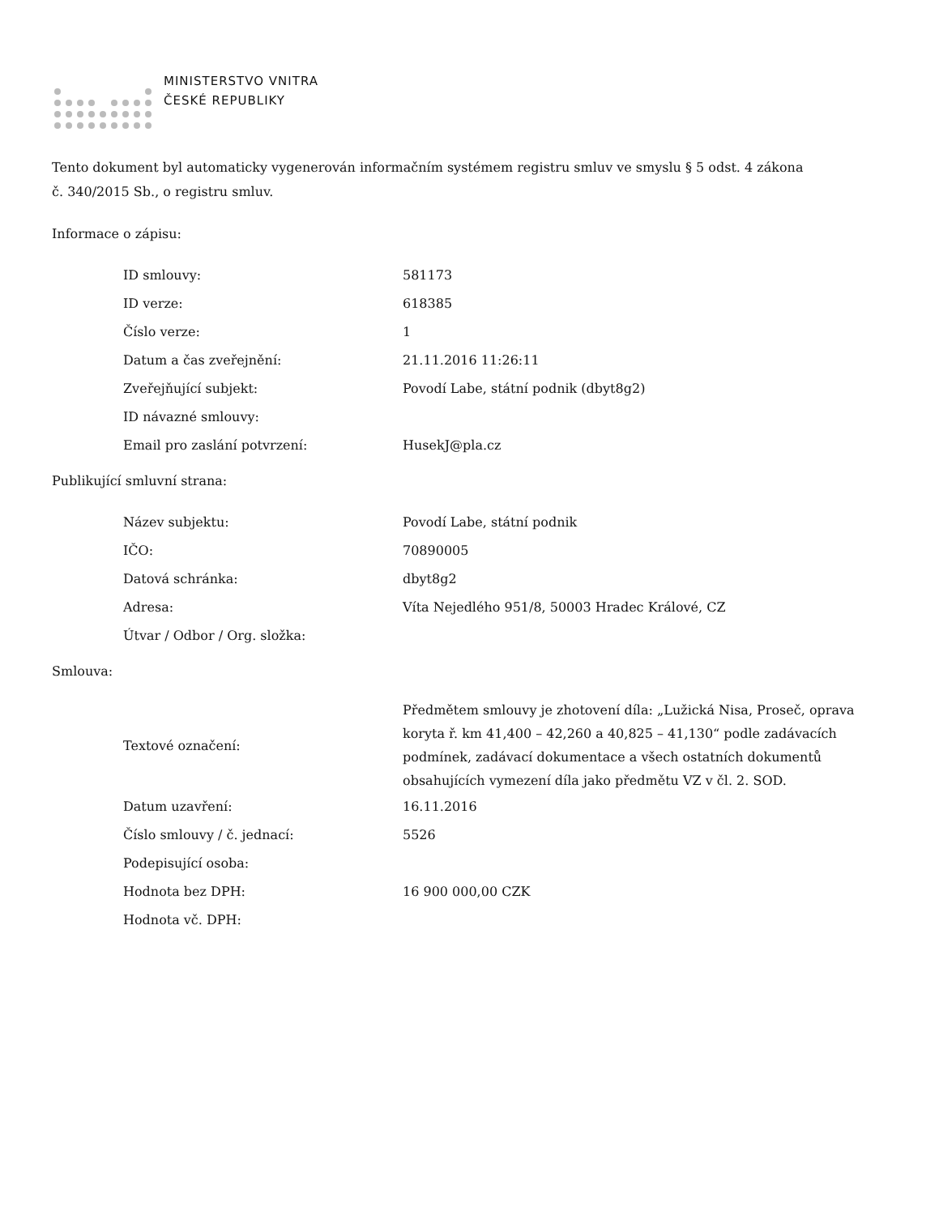MINISTERSTVO VNITRA
ČESKÉ REPUBLIKY
Tento dokument byl automaticky vygenerován informačním systémem registru smluv ve smyslu § 5 odst. 4 zákona
č. 340/2015 Sb., o registru smluv.
Informace o zápisu:
| ID smlouvy: | 581173 |
| ID verze: | 618385 |
| Číslo verze: | 1 |
| Datum a čas zveřejnění: | 21.11.2016 11:26:11 |
| Zveřejňující subjekt: | Povodí Labe, státní podnik (dbyt8g2) |
| ID návazné smlouvy: | |
| Email pro zaslání potvrzení: | HusekJ@pla.cz |
Publikující smluvní strana:
| Název subjektu: | Povodí Labe, státní podnik |
| IČO: | 70890005 |
| Datová schránka: | dbyt8g2 |
| Adresa: | Víta Nejedlého 951/8, 50003 Hradec Králové, CZ |
| Útvar / Odbor / Org. složka: | |
Smlouva:
| Textové označení: | Předmětem smlouvy je zhotovení díla: „Lužická Nisa, Proseč, oprava koryta ř. km 41,400 – 42,260 a 40,825 – 41,130“ podle zadávacích podmínek, zadávací dokumentace a všech ostatních dokumentů obsahujících vymezení díla jako předmětu VZ v čl. 2. SOD. |
| Datum uzavření: | 16.11.2016 |
| Číslo smlouvy / č. jednací: | 5526 |
| Podepisující osoba: | |
| Hodnota bez DPH: | 16 900 000,00 CZK |
| Hodnota vč. DPH: | |